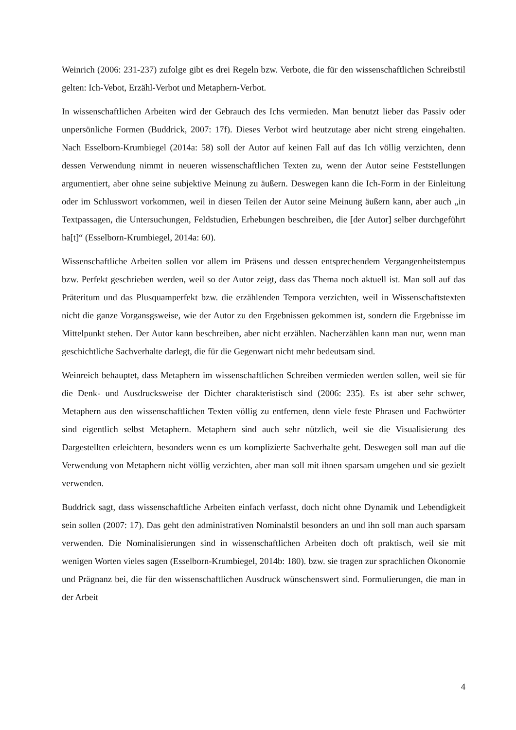Weinrich (2006: 231-237) zufolge gibt es drei Regeln bzw. Verbote, die für den wissenschaftlichen Schreibstil gelten: Ich-Vebot, Erzähl-Verbot und Metaphern-Verbot.
In wissenschaftlichen Arbeiten wird der Gebrauch des Ichs vermieden. Man benutzt lieber das Passiv oder unpersönliche Formen (Buddrick, 2007: 17f). Dieses Verbot wird heutzutage aber nicht streng eingehalten. Nach Esselborn-Krumbiegel (2014a: 58) soll der Autor auf keinen Fall auf das Ich völlig verzichten, denn dessen Verwendung nimmt in neueren wissenschaftlichen Texten zu, wenn der Autor seine Feststellungen argumentiert, aber ohne seine subjektive Meinung zu äußern. Deswegen kann die Ich-Form in der Einleitung oder im Schlusswort vorkommen, weil in diesen Teilen der Autor seine Meinung äußern kann, aber auch „in Textpassagen, die Untersuchungen, Feldstudien, Erhebungen beschreiben, die [der Autor] selber durchgeführt ha[t]“ (Esselborn-Krumbiegel, 2014a: 60).
Wissenschaftliche Arbeiten sollen vor allem im Präsens und dessen entsprechendem Vergangenheitstempus bzw. Perfekt geschrieben werden, weil so der Autor zeigt, dass das Thema noch aktuell ist. Man soll auf das Präteritum und das Plusquamperfekt bzw. die erzählenden Tempora verzichten, weil in Wissenschaftstexten nicht die ganze Vorgansgsweise, wie der Autor zu den Ergebnissen gekommen ist, sondern die Ergebnisse im Mittelpunkt stehen. Der Autor kann beschreiben, aber nicht erzählen. Nacherzählen kann man nur, wenn man geschichtliche Sachverhalte darlegt, die für die Gegenwart nicht mehr bedeutsam sind.
Weinreich behauptet, dass Metaphern im wissenschaftlichen Schreiben vermieden werden sollen, weil sie für die Denk- und Ausdrucksweise der Dichter charakteristisch sind (2006: 235). Es ist aber sehr schwer, Metaphern aus den wissenschaftlichen Texten völlig zu entfernen, denn viele feste Phrasen und Fachwörter sind eigentlich selbst Metaphern. Metaphern sind auch sehr nützlich, weil sie die Visualisierung des Dargestellten erleichtern, besonders wenn es um komplizierte Sachverhalte geht. Deswegen soll man auf die Verwendung von Metaphern nicht völlig verzichten, aber man soll mit ihnen sparsam umgehen und sie gezielt verwenden.
Buddrick sagt, dass wissenschaftliche Arbeiten einfach verfasst, doch nicht ohne Dynamik und Lebendigkeit sein sollen (2007: 17). Das geht den administrativen Nominalstil besonders an und ihn soll man auch sparsam verwenden. Die Nominalisierungen sind in wissenschaftlichen Arbeiten doch oft praktisch, weil sie mit wenigen Worten vieles sagen (Esselborn-Krumbiegel, 2014b: 180). bzw. sie tragen zur sprachlichen Ökonomie und Prägnanz bei, die für den wissenschaftlichen Ausdruck wünschenswert sind. Formulierungen, die man in der Arbeit
4